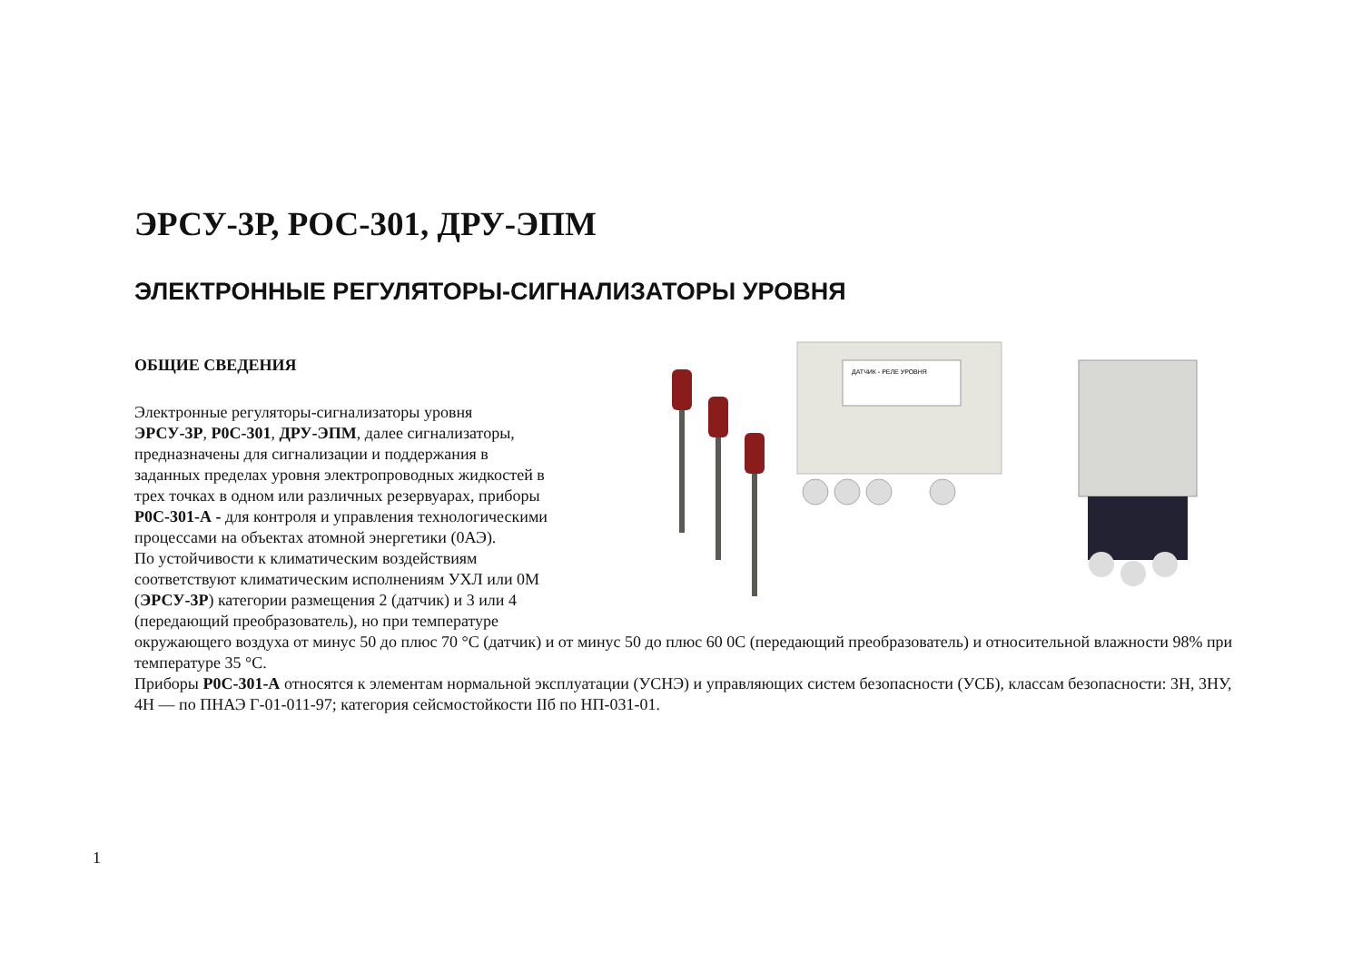ЭРСУ-3Р, РОС-301, ДРУ-ЭПМ
ЭЛЕКТРОННЫЕ РЕГУЛЯТОРЫ-СИГНАЛИЗАТОРЫ УРОВНЯ
ДАТЧИК - РЕЛЕ УРОВНЯ
ОБЩИЕ СВЕДЕНИЯ
Электронные регуляторы-сигнализаторы уровня
ЭРСУ-3Р, Р0С-301, ДРУ-ЭПМ, далее сигнализаторы,
предназначены для сигнализации и поддержания в
заданных пределах уровня электропроводных жидкостей в
трех точках в одном или различных резервуарах, приборы
Р0С-301-А - для контроля и управления технологическими
процессами на объектах атомной энергетики (0АЭ).
По устойчивости к климатическим воздействиям
соответствуют климатическим исполнениям УХЛ или 0М
(ЭРСУ-3Р) категории размещения 2 (датчик) и 3 или 4
(передающий преобразователь), но при температуре
окружающего воздуха от минус 50 до плюс 70 °С (датчик) и от минус 50 до плюс 60 0С (передающий преобразователь) и относительной влажности 98% при температуре 35 °С.
Приборы Р0С-301-А относятся к элементам нормальной эксплуатации (УСНЭ) и управляющих систем безопасности (УСБ), классам безопасности: 3Н, 3НУ, 4Н — по ПНАЭ Г-01-011-97; категория сейсмостойкости IIб по НП-031-01.
1